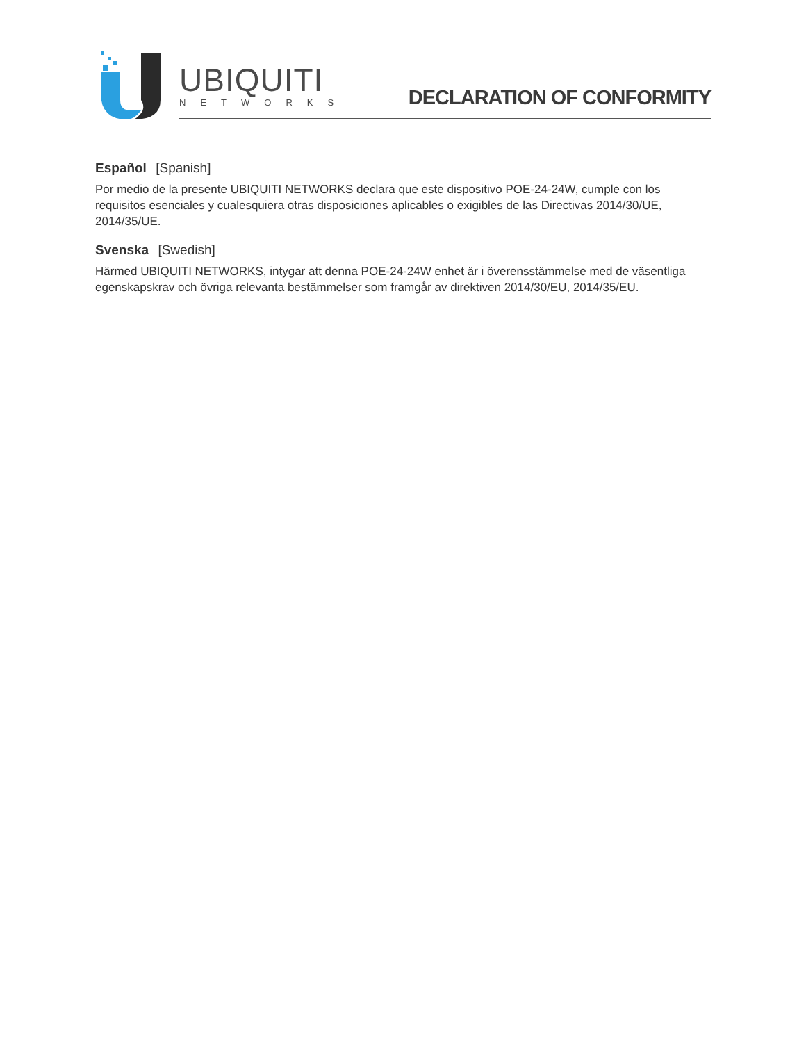UBIQUITI
NETWORKS DECLARATION OF CONFORMITY
Español [Spanish]
Por medio de la presente UBIQUITI NETWORKS declara que este dispositivo POE-24-24W, cumple con los requisitos esenciales y cualesquiera otras disposiciones aplicables o exigibles de las Directivas 2014/30/UE, 2014/35/UE.
Svenska [Swedish]
Härmed UBIQUITI NETWORKS, intygar att denna POE-24-24W enhet är i överensstämmelse med de väsentliga egenskapskrav och övriga relevanta bestämmelser som framgår av direktiven 2014/30/EU, 2014/35/EU.